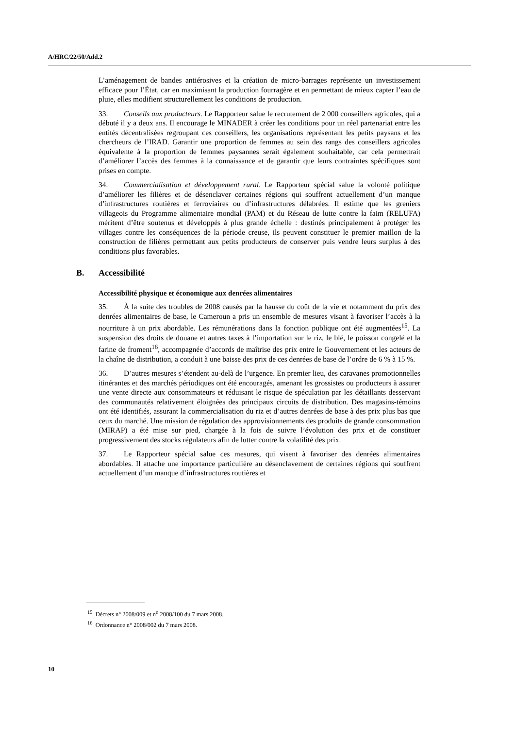A/HRC/22/50/Add.2
L’aménagement de bandes antiérosives et la création de micro-barrages représente un investissement efficace pour l’État, car en maximisant la production fourragère et en permettant de mieux capter l’eau de pluie, elles modifient structurellement les conditions de production.
33. Conseils aux producteurs. Le Rapporteur salue le recrutement de 2 000 conseillers agricoles, qui a débuté il y a deux ans. Il encourage le MINADER à créer les conditions pour un réel partenariat entre les entités décentralisées regroupant ces conseillers, les organisations représentant les petits paysans et les chercheurs de l’IRAD. Garantir une proportion de femmes au sein des rangs des conseillers agricoles équivalente à la proportion de femmes paysannes serait également souhaitable, car cela permettrait d’améliorer l’accès des femmes à la connaissance et de garantir que leurs contraintes spécifiques sont prises en compte.
34. Commercialisation et développement rural. Le Rapporteur spécial salue la volonté politique d’améliorer les filières et de désenclaver certaines régions qui souffrent actuellement d’un manque d’infrastructures routières et ferroviaires ou d’infrastructures délabrées. Il estime que les greniers villageois du Programme alimentaire mondial (PAM) et du Réseau de lutte contre la faim (RELUFA) méritent d’être soutenus et développés à plus grande échelle : destinés principalement à protéger les villages contre les conséquences de la période creuse, ils peuvent constituer le premier maillon de la construction de filières permettant aux petits producteurs de conserver puis vendre leurs surplus à des conditions plus favorables.
B. Accessibilité
Accessibilité physique et économique aux denrées alimentaires
35. À la suite des troubles de 2008 causés par la hausse du coût de la vie et notamment du prix des denrées alimentaires de base, le Cameroun a pris un ensemble de mesures visant à favoriser l’accès à la nourriture à un prix abordable. Les rémunérations dans la fonction publique ont été augmentées<sup>15</sup>. La suspension des droits de douane et autres taxes à l’importation sur le riz, le blé, le poisson congelé et la farine de froment<sup>16</sup>, accompagnée d’accords de maîtrise des prix entre le Gouvernement et les acteurs de la chaîne de distribution, a conduit à une baisse des prix de ces denrées de base de l’ordre de 6 % à 15 %.
36. D’autres mesures s’étendent au-delà de l’urgence. En premier lieu, des caravanes promotionnelles itinérantes et des marchés périodiques ont été encouragés, amenant les grossistes ou producteurs à assurer une vente directe aux consommateurs et réduisant le risque de spéculation par les détaillants desservant des communautés relativement éloignées des principaux circuits de distribution. Des magasins-témoins ont été identifiés, assurant la commercialisation du riz et d’autres denrées de base à des prix plus bas que ceux du marché. Une mission de régulation des approvisionnements des produits de grande consommation (MIRAP) a été mise sur pied, chargée à la fois de suivre l’évolution des prix et de constituer progressivement des stocks régulateurs afin de lutter contre la volatilité des prix.
37. Le Rapporteur spécial salue ces mesures, qui visent à favoriser des denrées alimentaires abordables. Il attache une importance particulière au désenclavement de certaines régions qui souffrent actuellement d’un manque d’infrastructures routières et
<sup>15</sup> Décrets n° 2008/009 et n<sup>o</sup> 2008/100 du 7 mars 2008.
<sup>16</sup> Ordonnance n° 2008/002 du 7 mars 2008.
10